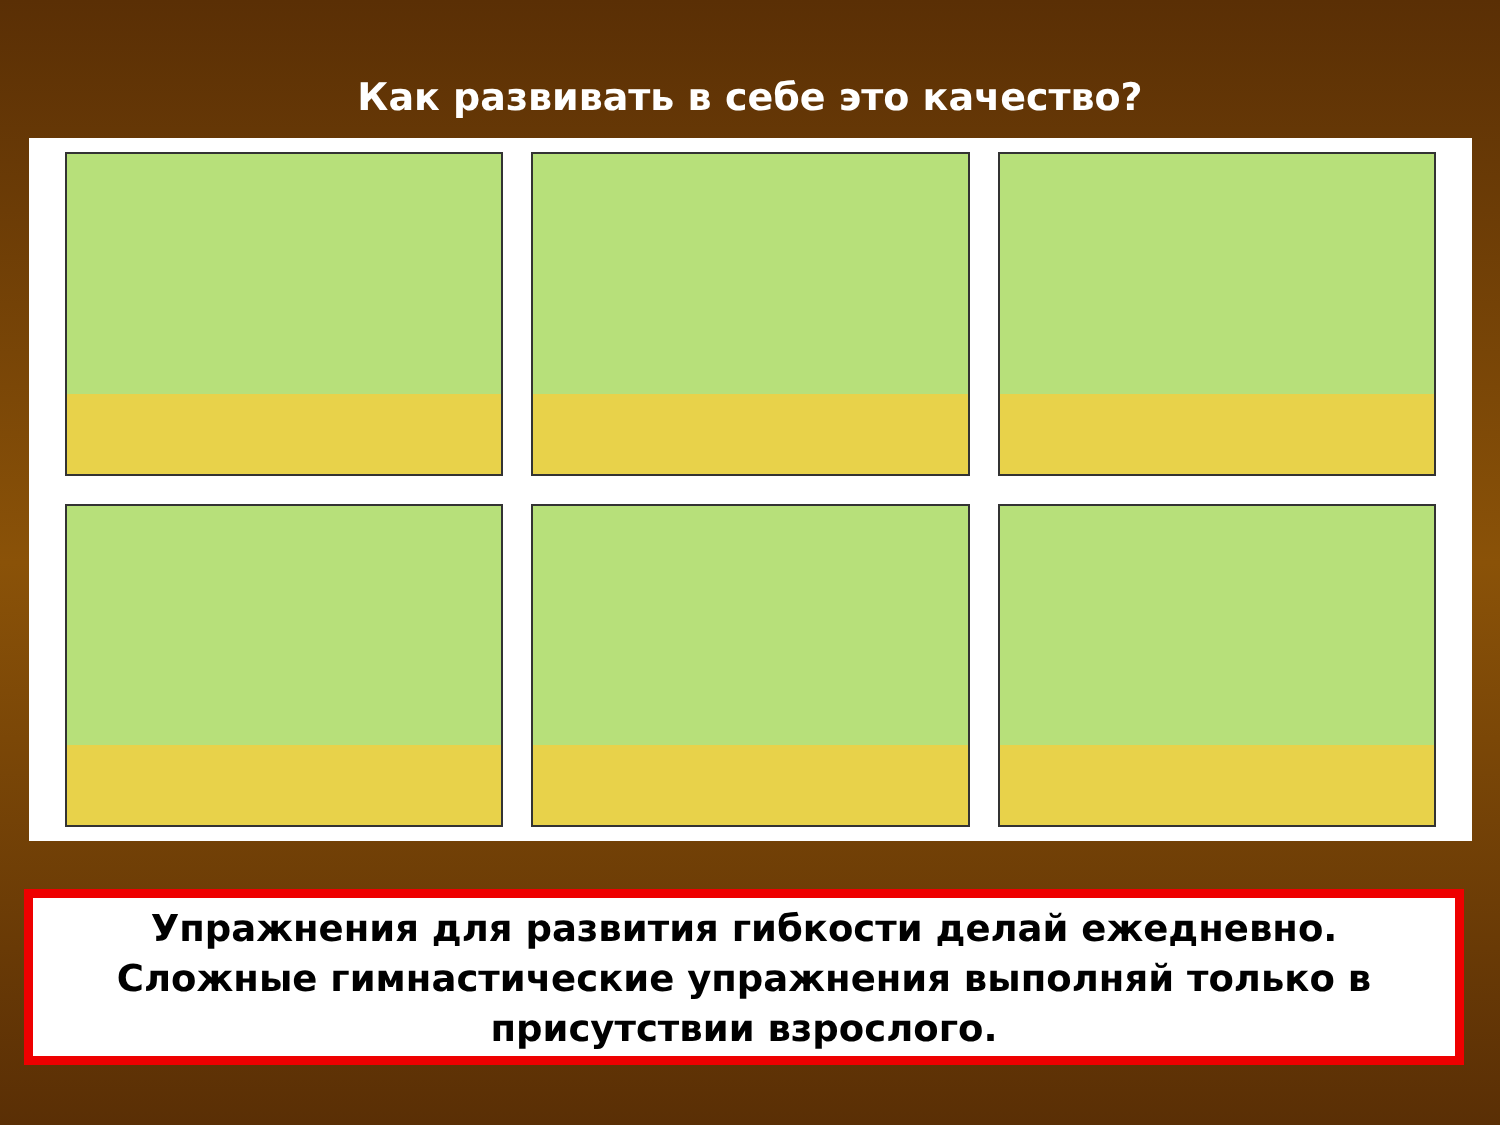Как развивать в себе это качество?
Упражнения для развития гибкости делай ежедневно.
Сложные гимнастические упражнения выполняй только в присутствии взрослого.